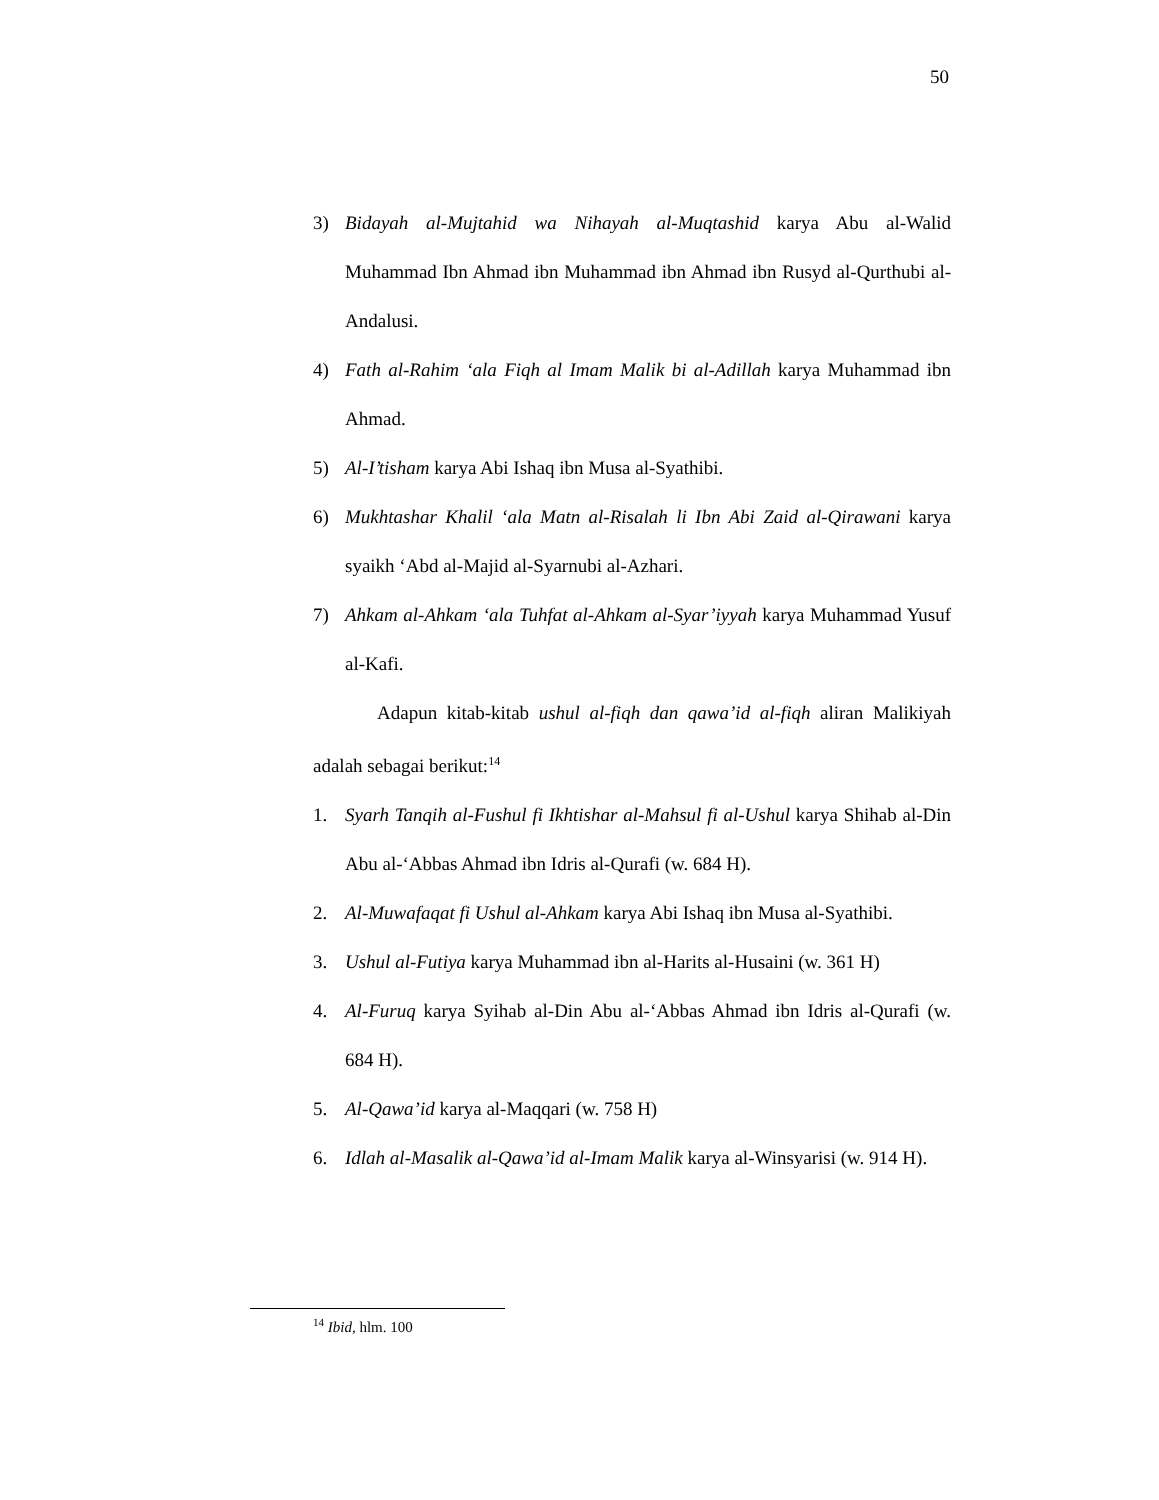50
3) Bidayah al-Mujtahid wa Nihayah al-Muqtashid karya Abu al-Walid Muhammad Ibn Ahmad ibn Muhammad ibn Ahmad ibn Rusyd al-Qurthubi al-Andalusi.
4) Fath al-Rahim ‘ala Fiqh al Imam Malik bi al-Adillah karya Muhammad ibn Ahmad.
5) Al-I’tisham karya Abi Ishaq ibn Musa al-Syathibi.
6) Mukhtashar Khalil ‘ala Matn al-Risalah li Ibn Abi Zaid al-Qirawani karya syaikh ‘Abd al-Majid al-Syarnubi al-Azhari.
7) Ahkam al-Ahkam ‘ala Tuhfat al-Ahkam al-Syar’iyyah karya Muhammad Yusuf al-Kafi.
Adapun kitab-kitab ushul al-fiqh dan qawa’id al-fiqh aliran Malikiyah adalah sebagai berikut:<sup>14</sup>
1. Syarh Tanqih al-Fushul fi Ikhtishar al-Mahsul fi al-Ushul karya Shihab al-Din Abu al-‘Abbas Ahmad ibn Idris al-Qurafi (w. 684 H).
2. Al-Muwafaqat fi Ushul al-Ahkam karya Abi Ishaq ibn Musa al-Syathibi.
3. Ushul al-Futiya karya Muhammad ibn al-Harits al-Husaini (w. 361 H)
4. Al-Furuq karya Syihab al-Din Abu al-‘Abbas Ahmad ibn Idris al-Qurafi (w. 684 H).
5. Al-Qawa’id karya al-Maqqari (w. 758 H)
6. Idlah al-Masalik al-Qawa’id al-Imam Malik karya al-Winsyarisi (w. 914 H).
<sup>14</sup> Ibid, hlm. 100